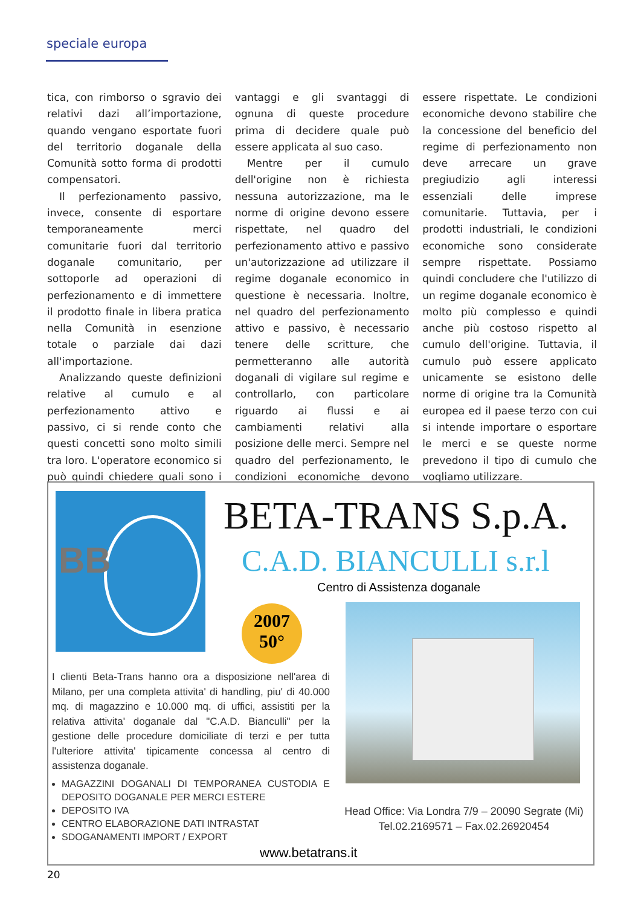speciale europa
tica, con rimborso o sgravio dei relativi dazi all’importazione, quando vengano esportate fuori del territorio doganale della Comunità sotto forma di prodotti compensatori.
Il perfezionamento passivo, invece, consente di esportare temporaneamente merci comunitarie fuori dal territorio doganale comunitario, per sottoporle ad operazioni di perfezionamento e di immettere il prodotto finale in libera pratica nella Comunità in esenzione totale o parziale dai dazi all'importazione.
Analizzando queste definizioni relative al cumulo e al perfezionamento attivo e passivo, ci si rende conto che questi concetti sono molto simili tra loro. L'operatore economico si può quindi chiedere quali sono i vantaggi e gli svantaggi di ognuna di queste procedure prima di decidere quale può essere applicata al suo caso.
Mentre per il cumulo dell'origine non è richiesta nessuna autorizzazione, ma le norme di origine devono essere rispettate, nel quadro del perfezionamento attivo e passivo un'autorizzazione ad utilizzare il regime doganale economico in questione è necessaria. Inoltre, nel quadro del perfezionamento attivo e passivo, è necessario tenere delle scritture, che permetteranno alle autorità doganali di vigilare sul regime e controllarlo, con particolare riguardo ai flussi e ai cambiamenti relativi alla posizione delle merci. Sempre nel quadro del perfezionamento, le condizioni economiche devono essere rispettate. Le condizioni economiche devono stabilire che la concessione del beneficio del regime di perfezionamento non deve arrecare un grave pregiudizio agli interessi essenziali delle imprese comunitarie. Tuttavia, per i prodotti industriali, le condizioni economiche sono considerate sempre rispettate. Possiamo quindi concludere che l'utilizzo di un regime doganale economico è molto più complesso e quindi anche più costoso rispetto al cumulo dell'origine. Tuttavia, il cumulo può essere applicato unicamente se esistono delle norme di origine tra la Comunità europea ed il paese terzo con cui si intende importare o esportare le merci e se queste norme prevedono il tipo di cumulo che vogliamo utilizzare.
BB BETA-TRANS S.p.A.
C.A.D. BIANCULLI s.r.l
Centro di Assistenza doganale
2007
50°
I clienti Beta-Trans hanno ora a disposizione nell'area di Milano, per una completa attivita' di handling, piu' di 40.000 mq. di magazzino e 10.000 mq. di uffici, assistiti per la relativa attivita' doganale dal "C.A.D. Bianculli" per la gestione delle procedure domiciliate di terzi e per tutta l'ulteriore attivita' tipicamente concessa al centro di assistenza doganale.
MAGAZZINI DOGANALI DI TEMPORANEA CUSTODIA E DEPOSITO DOGANALE PER MERCI ESTERE
DEPOSITO IVA
CENTRO ELABORAZIONE DATI INTRASTAT
SDOGANAMENTI IMPORT / EXPORT
Head Office: Via Londra 7/9 – 20090 Segrate (Mi)
Tel.02.2169571 – Fax.02.26920454
www.betatrans.it
20